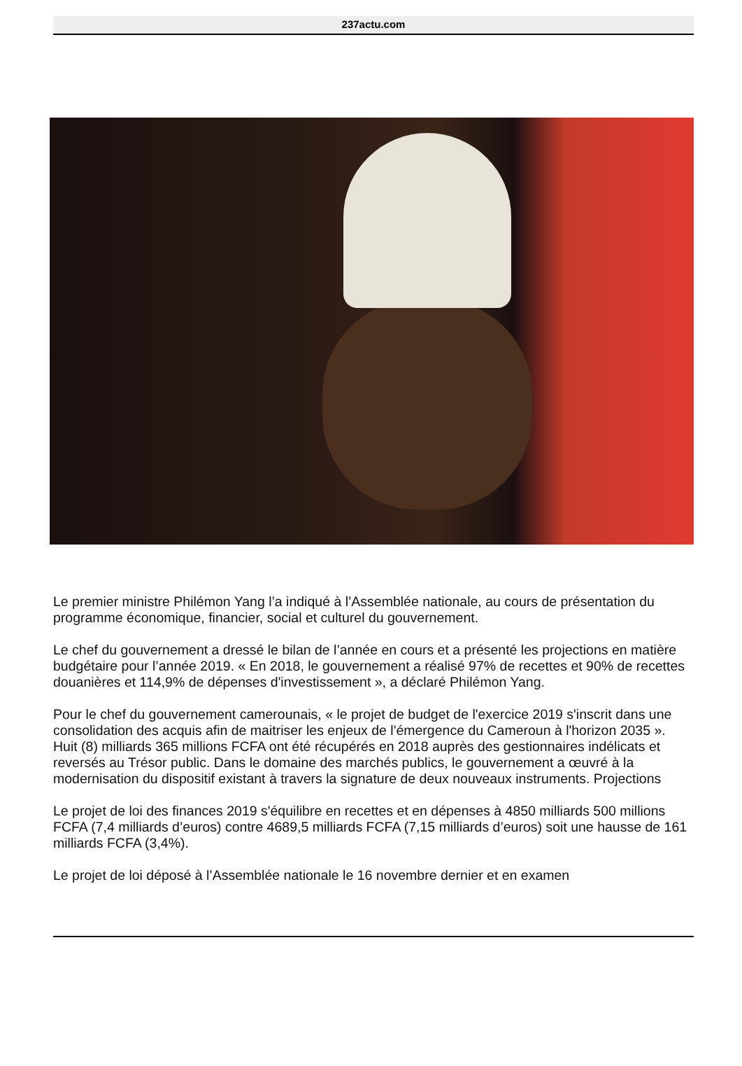237actu.com
Le premier ministre Philémon Yang l’a indiqué à l’Assemblée nationale, au cours de présentation du programme économique, financier, social et culturel du gouvernement.
Le chef du gouvernement a dressé le bilan de l’année en cours et a présenté les projections en matière budgétaire pour l’année 2019. « En 2018, le gouvernement a réalisé 97% de recettes et 90% de recettes douanières et 114,9% de dépenses d'investissement », a déclaré Philémon Yang.
Pour le chef du gouvernement camerounais, « le projet de budget de l'exercice 2019 s'inscrit dans une consolidation des acquis afin de maitriser les enjeux de l'émergence du Cameroun à l'horizon 2035 ». Huit (8) milliards 365 millions FCFA ont été récupérés en 2018 auprès des gestionnaires indélicats et reversés au Trésor public. Dans le domaine des marchés publics, le gouvernement a œuvré à la modernisation du dispositif existant à travers la signature de deux nouveaux instruments. Projections
Le projet de loi des finances 2019 s'équilibre en recettes et en dépenses à 4850 milliards 500 millions FCFA (7,4 milliards d’euros) contre 4689,5 milliards FCFA (7,15 milliards d’euros) soit une hausse de 161 milliards FCFA (3,4%).
Le projet de loi déposé à l’Assemblée nationale le 16 novembre dernier et en examen